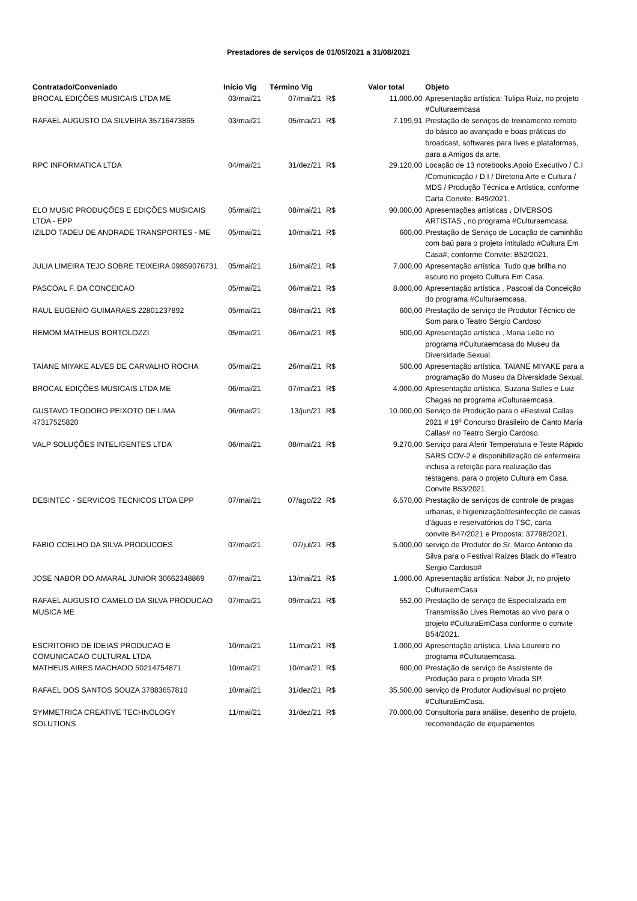Prestadores de serviços de 01/05/2021 a 31/08/2021
| Contratado/Conveniado | Início Vig | Término Vig | | Valor total | Objeto |
| --- | --- | --- | --- | --- | --- |
| BROCAL EDIÇÕES MUSICAIS LTDA ME | 03/mai/21 | 07/mai/21 | R$ | 11.000,00 | Apresentação artística: Tulipa Ruiz, no projeto #Culturaemcasa |
| RAFAEL AUGUSTO DA SILVEIRA 35716473865 | 03/mai/21 | 05/mai/21 | R$ | 7.199,91 | Prestação de serviços de treinamento remoto do básico ao avançado e boas práticas do broadcast, softwares para lives e plataformas, para a Amigos da arte. |
| RPC INFORMATICA LTDA | 04/mai/21 | 31/dez/21 | R$ | 29.120,00 | Locação de 13 notebooks.Apoio Executivo / C.I /Comunicação / D.I / Diretoria Arte e Cultura / MDS / Produção Técnica e Artística, conforme Carta Convite: B49/2021. |
| ELO MUSIC PRODUÇÕES E EDIÇÕES MUSICAIS LTDA - EPP | 05/mai/21 | 08/mai/21 | R$ | 90.000,00 | Apresentações artísticas , DIVERSOS ARTISTAS , no programa #Culturaemcasa. |
| IZILDO TADEU DE ANDRADE TRANSPORTES - ME | 05/mai/21 | 10/mai/21 | R$ | 600,00 | Prestação de Serviço de Locação de caminhão com baú para o projeto intitulado #Cultura Em Casa#, conforme Convite: B52/2021. |
| JULIA LIMEIRA TEJO SOBRE TEIXEIRA 09859076731 | 05/mai/21 | 16/mai/21 | R$ | 7.000,00 | Apresentação artística: Tudo que brilha no escuro no projeto Cultura Em Casa. |
| PASCOAL F. DA CONCEICAO | 05/mai/21 | 06/mai/21 | R$ | 8.000,00 | Apresentação artística , Pascoal da Conceição do programa #Culturaemcasa. |
| RAUL EUGENIO GUIMARAES 22801237892 | 05/mai/21 | 08/mai/21 | R$ | 600,00 | Prestação de serviço de Produtor Técnico de Som para o Teatro Sergio Cardoso |
| REMOM MATHEUS BORTOLOZZI | 05/mai/21 | 06/mai/21 | R$ | 500,00 | Apresentação artística , Maria Leão no programa #Culturaemcasa do Museu da Diversidade Sexual. |
| TAIANE MIYAKE ALVES DE CARVALHO ROCHA | 05/mai/21 | 26/mai/21 | R$ | 500,00 | Apresentação artística, TAIANE MIYAKE para a programação do Museu da Diversidade Sexual. |
| BROCAL EDIÇÕES MUSICAIS LTDA ME | 06/mai/21 | 07/mai/21 | R$ | 4.000,00 | Apresentação artística, Suzana Salles e Luiz Chagas no programa #Culturaemcasa. |
| GUSTAVO TEODORO PEIXOTO DE LIMA 47317525820 | 06/mai/21 | 13/jun/21 | R$ | 10.000,00 | Serviço de Produção para o #Festival Callas 2021 # 19º Concurso Brasileiro de Canto Maria Callas# no Teatro Sergio Cardoso. |
| VALP SOLUÇÕES INTELIGENTES LTDA | 06/mai/21 | 08/mai/21 | R$ | 9.270,00 | Serviço para Aferir Temperatura e Teste Rápido SARS COV-2 e disponibilização de enfermeira inclusa a refeição para realização das testagens, para o projeto Cultura em Casa. Convite B53/2021. |
| DESINTEC - SERVICOS TECNICOS LTDA EPP | 07/mai/21 | 07/ago/22 | R$ | 6.570,00 | Prestação de serviços de controle de pragas urbanas, e higienização/desinfecção de caixas d'águas e reservatórios do TSC, carta convite:B47/2021 e Proposta: 37798/2021. |
| FABIO COELHO DA SILVA PRODUCOES | 07/mai/21 | 07/jul/21 | R$ | 5.000,00 | serviço de Produtor do Sr. Marco Antonio da Silva para o Festival Raízes Black do #Teatro Sergio Cardoso# |
| JOSE NABOR DO AMARAL JUNIOR 30662348869 | 07/mai/21 | 13/mai/21 | R$ | 1.000,00 | Apresentação artística: Nabor Jr, no projeto CulturaemCasa |
| RAFAEL AUGUSTO CAMELO DA SILVA PRODUCAO MUSICA ME | 07/mai/21 | 09/mai/21 | R$ | 552,00 | Prestação de serviço de Especializada em Transmissão Lives Remotas ao vivo para o projeto #CulturaEmCasa conforme o convite B54/2021. |
| ESCRITORIO DE IDEIAS PRODUCAO E COMUNICACAO CULTURAL LTDA | 10/mai/21 | 11/mai/21 | R$ | 1.000,00 | Apresentação artística, Lívia Loureiro no programa #Culturaemcasa. |
| MATHEUS AIRES MACHADO 50214754871 | 10/mai/21 | 10/mai/21 | R$ | 600,00 | Prestação de serviço de Assistente de Produção para o projeto Virada SP. |
| RAFAEL DOS SANTOS SOUZA 37883657810 | 10/mai/21 | 31/dez/21 | R$ | 35.500,00 | serviço de Produtor Audiovisual no projeto #CulturaEmCasa. |
| SYMMETRICA CREATIVE TECHNOLOGY SOLUTIONS | 11/mai/21 | 31/dez/21 | R$ | 70.000,00 | Consultoria para análise, desenho de projeto, recomendação de equipamentos |